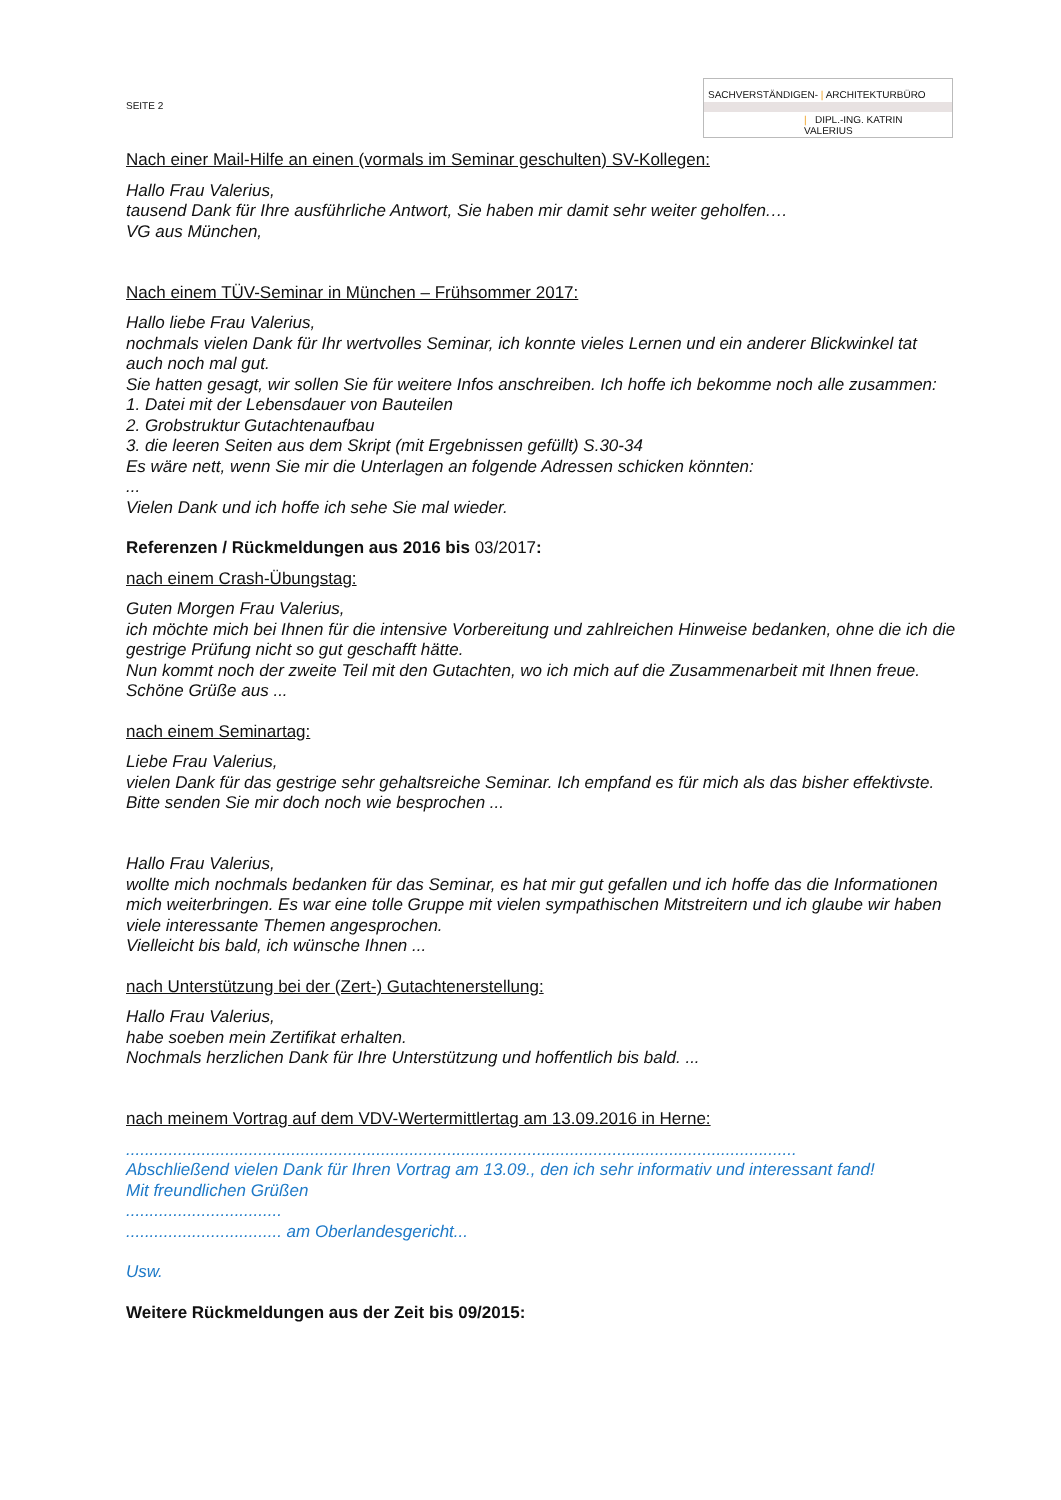SEITE 2
SACHVERSTÄNDIGEN- | ARCHITEKTURBÜRO
| DIPL.-ING. KATRIN VALERIUS
Nach einer Mail-Hilfe an einen (vormals im Seminar geschulten) SV-Kollegen:
Hallo Frau Valerius,
tausend Dank für Ihre ausführliche Antwort, Sie haben mir damit sehr weiter geholfen.…
VG aus München,
Nach einem TÜV-Seminar in München – Frühsommer 2017:
Hallo liebe Frau Valerius,
nochmals vielen Dank für Ihr wertvolles Seminar, ich konnte vieles Lernen und ein anderer Blickwinkel tat auch noch mal gut.
Sie hatten gesagt, wir sollen Sie für weitere Infos anschreiben. Ich hoffe ich bekomme noch alle zusammen:
1. Datei mit der Lebensdauer von Bauteilen
2. Grobstruktur Gutachtenaufbau
3. die leeren Seiten aus dem Skript (mit Ergebnissen gefüllt) S.30-34
Es wäre nett, wenn Sie mir die Unterlagen an folgende Adressen schicken könnten:
...
Vielen Dank und ich hoffe ich sehe Sie mal wieder.
Referenzen / Rückmeldungen aus 2016 bis 03/2017:
nach einem Crash-Übungstag:
Guten Morgen Frau Valerius,
ich möchte mich bei Ihnen für die intensive Vorbereitung und zahlreichen Hinweise bedanken, ohne die ich die gestrige Prüfung nicht so gut geschafft hätte.
Nun kommt noch der zweite Teil mit den Gutachten, wo ich mich auf die Zusammenarbeit mit Ihnen freue.
Schöne Grüße aus ...
nach einem Seminartag:
Liebe Frau Valerius,
vielen Dank für das gestrige sehr gehaltsreiche Seminar. Ich empfand es für mich als das bisher effektivste. Bitte senden Sie mir doch noch wie besprochen ...
Hallo Frau Valerius,
wollte mich nochmals bedanken für das Seminar, es hat mir gut gefallen und ich hoffe das die Informationen mich weiterbringen. Es war eine tolle Gruppe mit vielen sympathischen Mitstreitern und ich glaube wir haben viele interessante Themen angesprochen.
Vielleicht bis bald, ich wünsche Ihnen ...
nach Unterstützung bei der (Zert-) Gutachtenerstellung:
Hallo Frau Valerius,
habe soeben mein Zertifikat erhalten.
Nochmals herzlichen Dank für Ihre Unterstützung und hoffentlich bis bald. ...
nach meinem Vortrag auf dem VDV-Wertermittlertag am 13.09.2016 in Herne:
..............................................................................................................................................
Abschließend vielen Dank für Ihren Vortrag am 13.09., den ich sehr informativ und interessant fand!
Mit freundlichen Grüßen
.................................
................................. am Oberlandesgericht...
Usw.
Weitere Rückmeldungen aus der Zeit bis 09/2015: